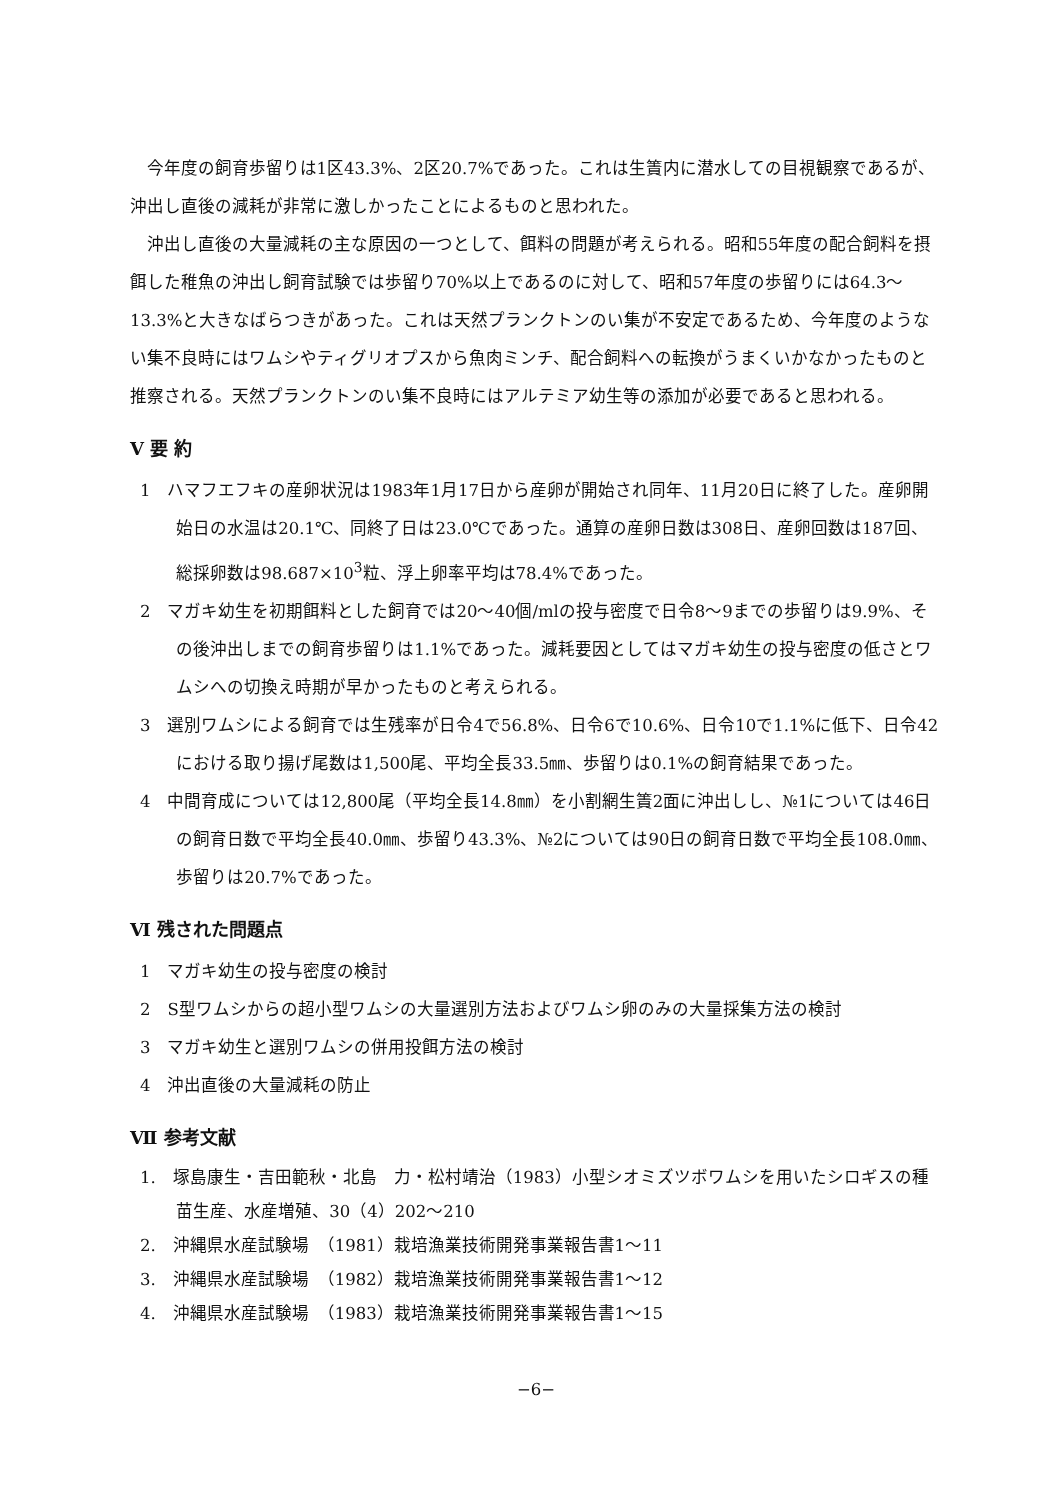今年度の飼育歩留りは1区43.3%、2区20.7%であった。これは生簀内に潜水しての目視観察であるが、沖出し直後の減耗が非常に激しかったことによるものと思われた。
沖出し直後の大量減耗の主な原因の一つとして、餌料の問題が考えられる。昭和55年度の配合飼料を摂餌した稚魚の沖出し飼育試験では歩留り70%以上であるのに対して、昭和57年度の歩留りには64.3〜13.3%と大きなばらつきがあった。これは天然プランクトンのい集が不安定であるため、今年度のようない集不良時にはワムシやティグリオプスから魚肉ミンチ、配合飼料への転換がうまくいかなかったものと推察される。天然プランクトンのい集不良時にはアルテミア幼生等の添加が必要であると思われる。
Ⅴ 要 約
1　ハマフエフキの産卵状況は1983年1月17日から産卵が開始され同年、11月20日に終了した。産卵開始日の水温は20.1℃、同終了日は23.0℃であった。通算の産卵日数は308日、産卵回数は187回、総採卵数は98.687×10<sup>3</sup>粒、浮上卵率平均は78.4%であった。
2　マガキ幼生を初期餌料とした飼育では20〜40個/mlの投与密度で日令8〜9までの歩留りは9.9%、その後沖出しまでの飼育歩留りは1.1%であった。減耗要因としてはマガキ幼生の投与密度の低さとワムシへの切換え時期が早かったものと考えられる。
3　選別ワムシによる飼育では生残率が日令4で56.8%、日令6で10.6%、日令10で1.1%に低下、日令42における取り揚げ尾数は1,500尾、平均全長33.5㎜、歩留りは0.1%の飼育結果であった。
4　中間育成については12,800尾（平均全長14.8㎜）を小割網生簀2面に沖出しし、№1については46日の飼育日数で平均全長40.0㎜、歩留り43.3%、№2については90日の飼育日数で平均全長108.0㎜、歩留りは20.7%であった。
Ⅵ 残された問題点
1　マガキ幼生の投与密度の検討
2　S型ワムシからの超小型ワムシの大量選別方法およびワムシ卵のみの大量採集方法の検討
3　マガキ幼生と選別ワムシの併用投餌方法の検討
4　沖出直後の大量減耗の防止
Ⅶ 参考文献
1.　塚島康生・吉田範秋・北島　力・松村靖治（1983）小型シオミズツボワムシを用いたシロギスの種苗生産、水産増殖、30（4）202〜210
2.　沖縄県水産試験場　（1981）栽培漁業技術開発事業報告書1〜11
3.　沖縄県水産試験場　（1982）栽培漁業技術開発事業報告書1〜12
4.　沖縄県水産試験場　（1983）栽培漁業技術開発事業報告書1〜15
−6−